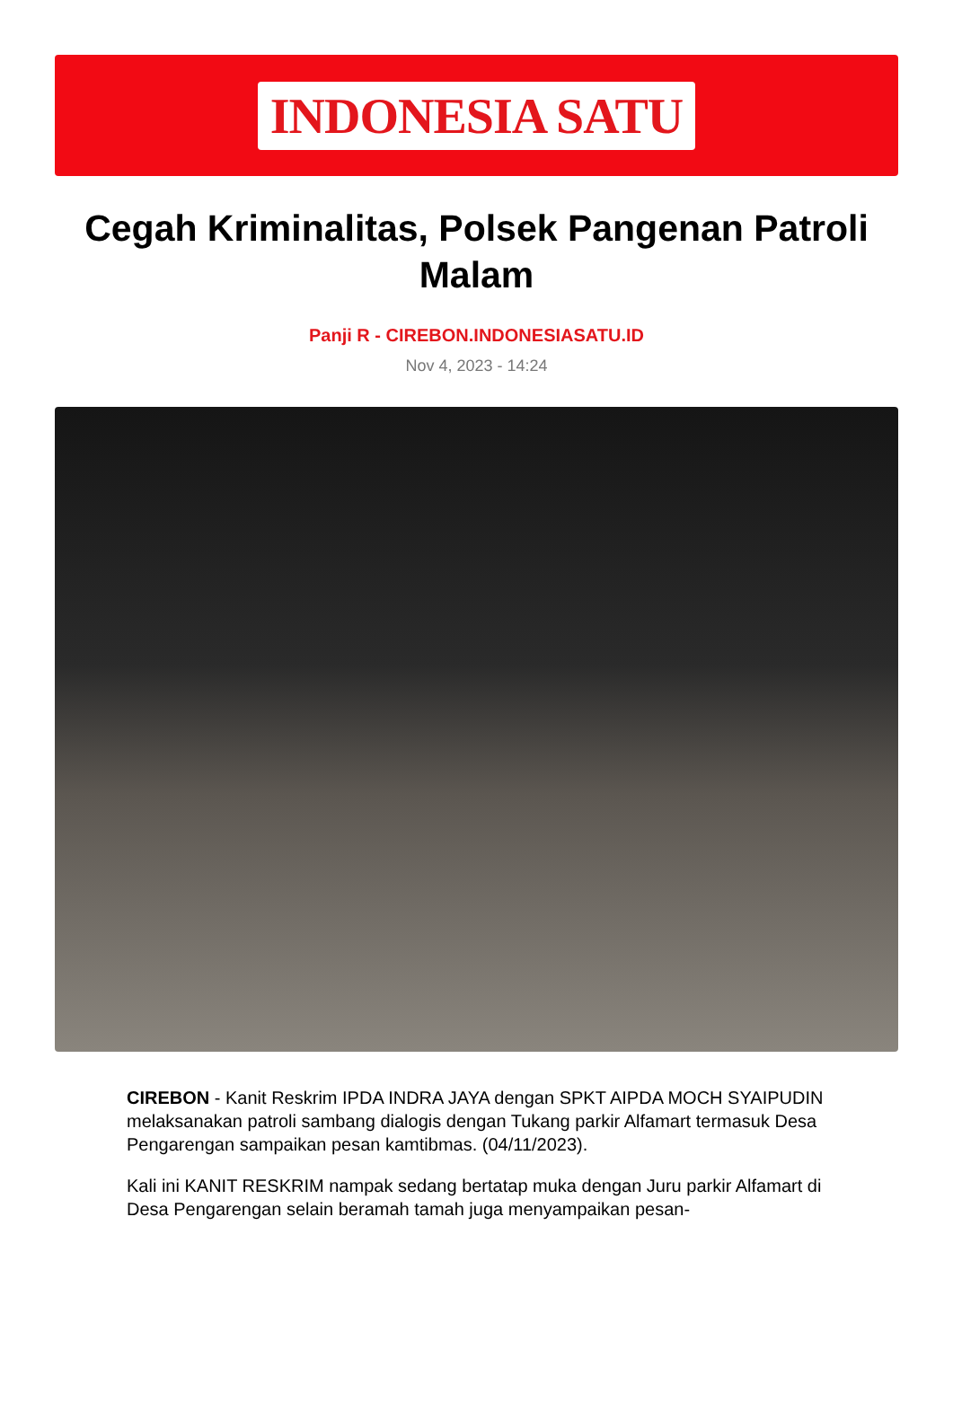INDONESIA SATU
Cegah Kriminalitas, Polsek Pangenan Patroli Malam
Panji R - CIREBON.INDONESIASATU.ID
Nov 4, 2023 - 14:24
CIREBON - Kanit Reskrim IPDA INDRA JAYA dengan SPKT AIPDA MOCH SYAIPUDIN melaksanakan patroli sambang dialogis dengan Tukang parkir Alfamart termasuk Desa Pengarengan sampaikan pesan kamtibmas. (04/11/2023).
Kali ini KANIT RESKRIM nampak sedang bertatap muka dengan Juru parkir Alfamart di Desa Pengarengan selain beramah tamah juga menyampaikan pesan-